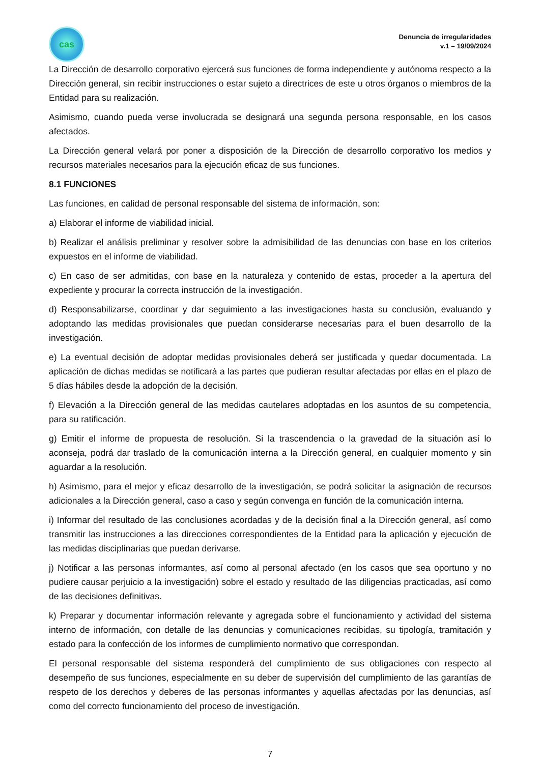cas
Denuncia de irregularidades
v.1 – 19/09/2024
La Dirección de desarrollo corporativo ejercerá sus funciones de forma independiente y autónoma respecto a la Dirección general, sin recibir instrucciones o estar sujeto a directrices de este u otros órganos o miembros de la Entidad para su realización.
Asimismo, cuando pueda verse involucrada se designará una segunda persona responsable, en los casos afectados.
La Dirección general velará por poner a disposición de la Dirección de desarrollo corporativo los medios y recursos materiales necesarios para la ejecución eficaz de sus funciones.
8.1 FUNCIONES
Las funciones, en calidad de personal responsable del sistema de información, son:
a) Elaborar el informe de viabilidad inicial.
b) Realizar el análisis preliminar y resolver sobre la admisibilidad de las denuncias con base en los criterios expuestos en el informe de viabilidad.
c) En caso de ser admitidas, con base en la naturaleza y contenido de estas, proceder a la apertura del expediente y procurar la correcta instrucción de la investigación.
d) Responsabilizarse, coordinar y dar seguimiento a las investigaciones hasta su conclusión, evaluando y adoptando las medidas provisionales que puedan considerarse necesarias para el buen desarrollo de la investigación.
e) La eventual decisión de adoptar medidas provisionales deberá ser justificada y quedar documentada. La aplicación de dichas medidas se notificará a las partes que pudieran resultar afectadas por ellas en el plazo de 5 días hábiles desde la adopción de la decisión.
f) Elevación a la Dirección general de las medidas cautelares adoptadas en los asuntos de su competencia, para su ratificación.
g) Emitir el informe de propuesta de resolución. Si la trascendencia o la gravedad de la situación así lo aconseja, podrá dar traslado de la comunicación interna a la Dirección general, en cualquier momento y sin aguardar a la resolución.
h) Asimismo, para el mejor y eficaz desarrollo de la investigación, se podrá solicitar la asignación de recursos adicionales a la Dirección general, caso a caso y según convenga en función de la comunicación interna.
i) Informar del resultado de las conclusiones acordadas y de la decisión final a la Dirección general, así como transmitir las instrucciones a las direcciones correspondientes de la Entidad para la aplicación y ejecución de las medidas disciplinarias que puedan derivarse.
j) Notificar a las personas informantes, así como al personal afectado (en los casos que sea oportuno y no pudiere causar perjuicio a la investigación) sobre el estado y resultado de las diligencias practicadas, así como de las decisiones definitivas.
k) Preparar y documentar información relevante y agregada sobre el funcionamiento y actividad del sistema interno de información, con detalle de las denuncias y comunicaciones recibidas, su tipología, tramitación y estado para la confección de los informes de cumplimiento normativo que correspondan.
El personal responsable del sistema responderá del cumplimiento de sus obligaciones con respecto al desempeño de sus funciones, especialmente en su deber de supervisión del cumplimiento de las garantías de respeto de los derechos y deberes de las personas informantes y aquellas afectadas por las denuncias, así como del correcto funcionamiento del proceso de investigación.
7